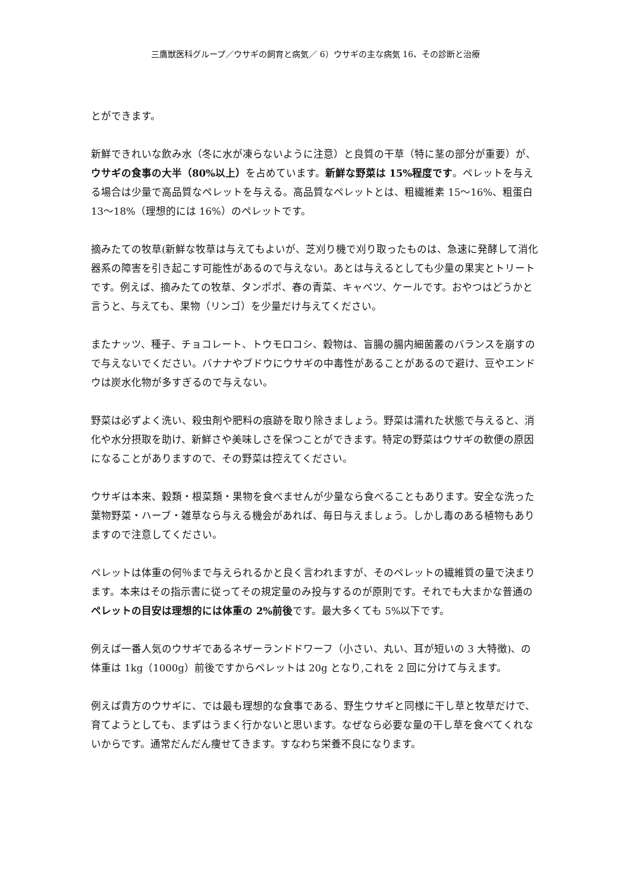三鷹獣医科グループ／ウサギの飼育と病気／ 6）ウサギの主な病気 16、その診断と治療
とができます。
新鮮できれいな飲み水（冬に水が凍らないように注意）と良質の干草（特に茎の部分が重要）が、ウサギの食事の大半（80%以上）を占めています。新鮮な野菜は 15%程度です。ペレットを与える場合は少量で高品質なペレットを与える。高品質なペレットとは、粗繊維素 15〜16%、粗蛋白 13〜18%（理想的には 16%）のペレットです。
摘みたての牧草(新鮮な牧草は与えてもよいが、芝刈り機で刈り取ったものは、急速に発酵して消化器系の障害を引き起こす可能性があるので与えない。あとは与えるとしても少量の果実とトリートです。例えば、摘みたての牧草、タンポポ、春の青菜、キャベツ、ケールです。おやつはどうかと言うと、与えても、果物（リンゴ）を少量だけ与えてください。
またナッツ、種子、チョコレート、トウモロコシ、穀物は、盲腸の腸内細菌叢のバランスを崩すので与えないでください。バナナやブドウにウサギの中毒性があることがあるので避け、豆やエンドウは炭水化物が多すぎるので与えない。
野菜は必ずよく洗い、殺虫剤や肥料の痕跡を取り除きましょう。野菜は濡れた状態で与えると、消化や水分摂取を助け、新鮮さや美味しさを保つことができます。特定の野菜はウサギの軟便の原因になることがありますので、その野菜は控えてください。
ウサギは本来、穀類・根菜類・果物を食べませんが少量なら食べることもあります。安全な洗った葉物野菜・ハーブ・雑草なら与える機会があれば、毎日与えましょう。しかし毒のある植物もありますので注意してください。
ペレットは体重の何％まで与えられるかと良く言われますが、そのペレットの繊維質の量で決まります。本来はその指示書に従ってその規定量のみ投与するのが原則です。それでも大まかな普通のペレットの目安は理想的には体重の 2%前後です。最大多くても 5%以下です。
例えば一番人気のウサギであるネザーランドドワーフ（小さい、丸い、耳が短いの 3 大特徴)、の体重は 1kg（1000g）前後ですからペレットは 20g となり,これを 2 回に分けて与えます。
例えば貴方のウサギに、では最も理想的な食事である、野生ウサギと同様に干し草と牧草だけで、育てようとしても、まずはうまく行かないと思います。なぜなら必要な量の干し草を食べてくれないからです。通常だんだん痩せてきます。すなわち栄養不良になります。